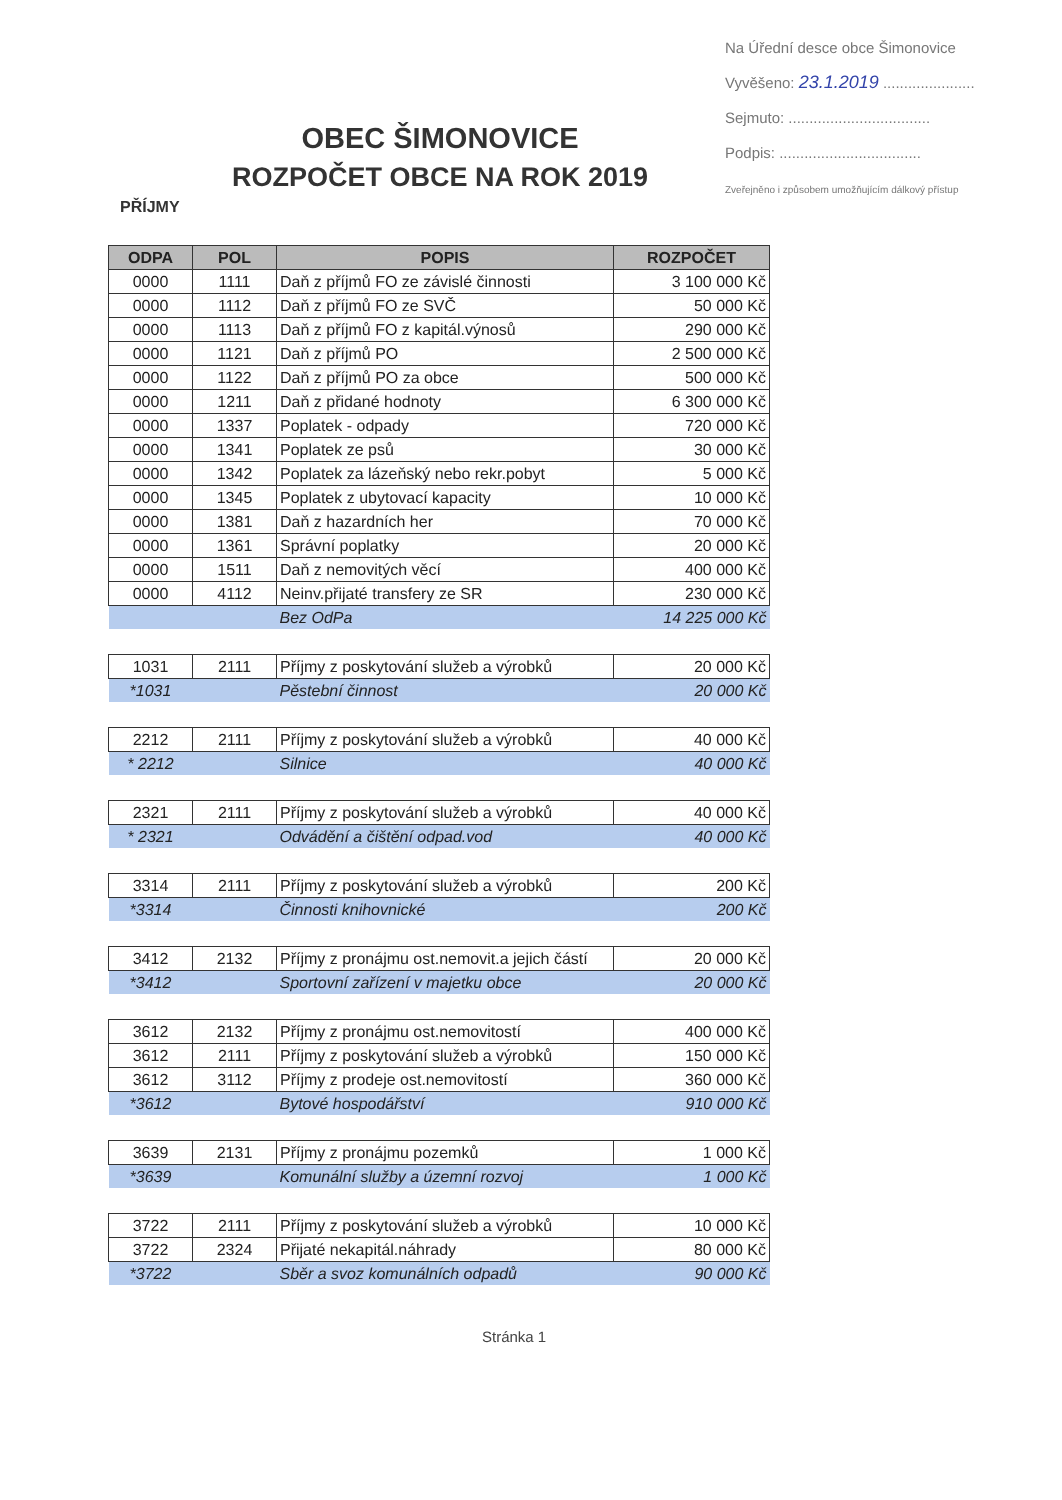Na Úřední desce obce Šimonovice
Vyvěšeno: 23.1.2019 ......................
Sejmuto: ..................................
Podpis: ..................................
Zveřejněno i způsobem umožňujícím dálkový přístup
OBEC ŠIMONOVICE
ROZPOČET OBCE NA ROK 2019
PŘÍJMY
| ODPA | POL | POPIS | ROZPOČET |
| --- | --- | --- | --- |
| 0000 | 1111 | Daň z příjmů FO ze závislé činnosti | 3 100 000 Kč |
| 0000 | 1112 | Daň z příjmů FO ze SVČ | 50 000 Kč |
| 0000 | 1113 | Daň z příjmů FO z kapitál.výnosů | 290 000 Kč |
| 0000 | 1121 | Daň z příjmů PO | 2 500 000 Kč |
| 0000 | 1122 | Daň z příjmů PO za obce | 500 000 Kč |
| 0000 | 1211 | Daň z přidané hodnoty | 6 300 000 Kč |
| 0000 | 1337 | Poplatek - odpady | 720 000 Kč |
| 0000 | 1341 | Poplatek ze psů | 30 000 Kč |
| 0000 | 1342 | Poplatek za lázeňský nebo rekr.pobyt | 5 000 Kč |
| 0000 | 1345 | Poplatek z ubytovací kapacity | 10 000 Kč |
| 0000 | 1381 | Daň z hazardních her | 70 000 Kč |
| 0000 | 1361 | Správní poplatky | 20 000 Kč |
| 0000 | 1511 | Daň z nemovitých věcí | 400 000 Kč |
| 0000 | 4112 | Neinv.přijaté transfery ze SR | 230 000 Kč |
| | | Bez OdPa | 14 225 000 Kč |
| 1031 | 2111 | Příjmy z poskytování služeb a výrobků | 20 000 Kč |
| *1031 | | Pěstební činnost | 20 000 Kč |
| 2212 | 2111 | Příjmy z poskytování služeb a výrobků | 40 000 Kč |
| * 2212 | | Silnice | 40 000 Kč |
| 2321 | 2111 | Příjmy z poskytování služeb a výrobků | 40 000 Kč |
| * 2321 | | Odvádění a čištění odpad.vod | 40 000 Kč |
| 3314 | 2111 | Příjmy z poskytování služeb a výrobků | 200 Kč |
| *3314 | | Činnosti knihovnické | 200 Kč |
| 3412 | 2132 | Příjmy z pronájmu ost.nemovit.a jejich částí | 20 000 Kč |
| *3412 | | Sportovní zařízení v majetku obce | 20 000 Kč |
| 3612 | 2132 | Příjmy z pronájmu ost.nemovitostí | 400 000 Kč |
| 3612 | 2111 | Příjmy z poskytování služeb a výrobků | 150 000 Kč |
| 3612 | 3112 | Příjmy z prodeje ost.nemovitostí | 360 000 Kč |
| *3612 | | Bytové hospodářství | 910 000 Kč |
| 3639 | 2131 | Příjmy z pronájmu pozemků | 1 000 Kč |
| *3639 | | Komunální služby a územní rozvoj | 1 000 Kč |
| 3722 | 2111 | Příjmy z poskytování služeb a výrobků | 10 000 Kč |
| 3722 | 2324 | Přijaté nekapitál.náhrady | 80 000 Kč |
| *3722 | | Sběr a svoz komunálních odpadů | 90 000 Kč |
Stránka 1